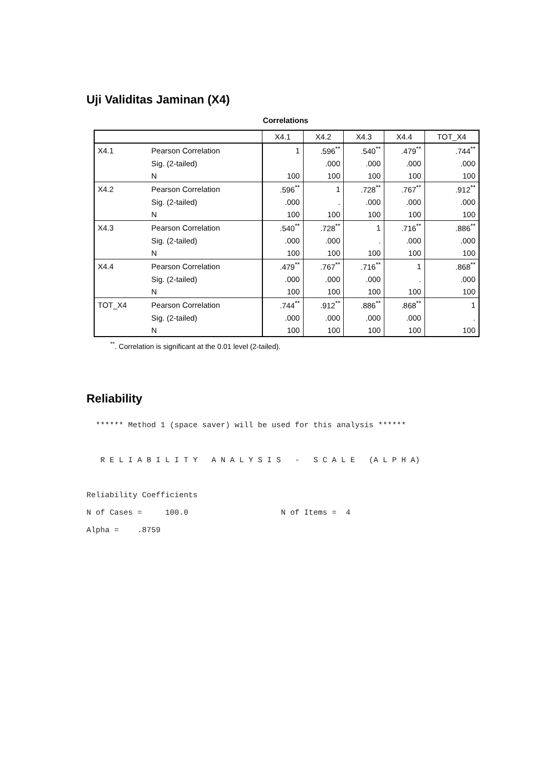Uji Validitas Jaminan (X4)
Correlations
| | | X4.1 | X4.2 | X4.3 | X4.4 | TOT_X4 |
| --- | --- | --- | --- | --- | --- | --- |
| X4.1 | Pearson Correlation | 1 | .596<sup>**</sup> | .540<sup>**</sup> | .479<sup>**</sup> | .744<sup>**</sup> |
| | Sig. (2-tailed) | | .000 | .000 | .000 | .000 |
| | N | 100 | 100 | 100 | 100 | 100 |
| X4.2 | Pearson Correlation | .596<sup>**</sup> | 1 | .728<sup>**</sup> | .767<sup>**</sup> | .912<sup>**</sup> |
| | Sig. (2-tailed) | .000 | . | .000 | .000 | .000 |
| | N | 100 | 100 | 100 | 100 | 100 |
| X4.3 | Pearson Correlation | .540<sup>**</sup> | .728<sup>**</sup> | 1 | .716<sup>**</sup> | .886<sup>**</sup> |
| | Sig. (2-tailed) | .000 | .000 | . | .000 | .000 |
| | N | 100 | 100 | 100 | 100 | 100 |
| X4.4 | Pearson Correlation | .479<sup>**</sup> | .767<sup>**</sup> | .716<sup>**</sup> | 1 | .868<sup>**</sup> |
| | Sig. (2-tailed) | .000 | .000 | .000 | . | .000 |
| | N | 100 | 100 | 100 | 100 | 100 |
| TOT_X4 | Pearson Correlation | .744<sup>**</sup> | .912<sup>**</sup> | .886<sup>**</sup> | .868<sup>**</sup> | 1 |
| | Sig. (2-tailed) | .000 | .000 | .000 | .000 | . |
| | N | 100 | 100 | 100 | 100 | 100 |
<sup>**</sup>. Correlation is significant at the 0.01 level (2-tailed).
Reliability
****** Method 1 (space saver) will be used for this analysis ****** R E L I A B I L I T Y A N A L Y S I S - S C A L E (A L P H A) Reliability Coefficients N of Cases = 100.0 N of Items = 4 Alpha = .8759